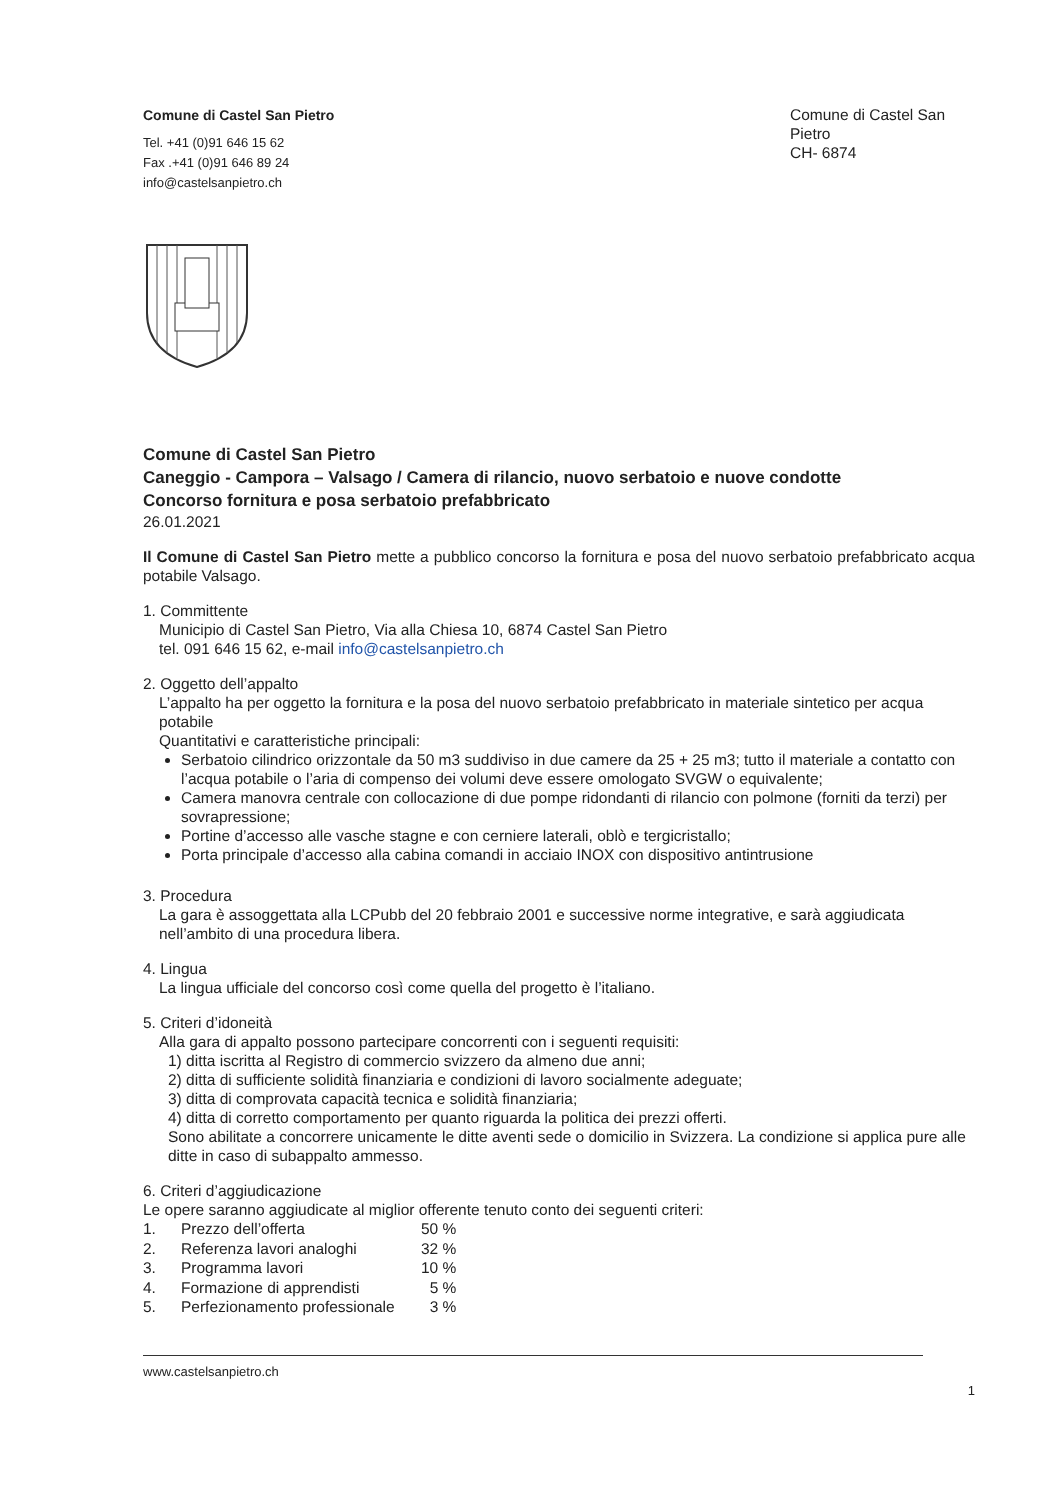Comune di Castel San Pietro
Tel. +41 (0)91 646 15 62
Fax .+41 (0)91 646 89 24
info@castelsanpietro.ch
Comune di Castel San Pietro
CH- 6874
Comune di Castel San Pietro
Caneggio - Campora – Valsago / Camera di rilancio, nuovo serbatoio e nuove condotte
Concorso fornitura e posa serbatoio prefabbricato
26.01.2021
Il Comune di Castel San Pietro mette a pubblico concorso la fornitura e posa del nuovo serbatoio prefabbricato acqua potabile Valsago.
1. Committente
Municipio di Castel San Pietro, Via alla Chiesa 10, 6874 Castel San Pietro
tel. 091 646 15 62, e-mail info@castelsanpietro.ch
2. Oggetto dell’appalto
L’appalto ha per oggetto la fornitura e la posa del nuovo serbatoio prefabbricato in materiale sintetico per acqua potabile
Quantitativi e caratteristiche principali:
Serbatoio cilindrico orizzontale da 50 m3 suddiviso in due camere da 25 + 25 m3; tutto il materiale a contatto con l’acqua potabile o l’aria di compenso dei volumi deve essere omologato SVGW o equivalente;
Camera manovra centrale con collocazione di due pompe ridondanti di rilancio con polmone (forniti da terzi) per sovrapressione;
Portine d’accesso alle vasche stagne e con cerniere laterali, oblò e tergicristallo;
Porta principale d’accesso alla cabina comandi in acciaio INOX con dispositivo antintrusione
3. Procedura
La gara è assoggettata alla LCPubb del 20 febbraio 2001 e successive norme integrative, e sarà aggiudicata nell’ambito di una procedura libera.
4. Lingua
La lingua ufficiale del concorso così come quella del progetto è l’italiano.
5. Criteri d’idoneità
Alla gara di appalto possono partecipare concorrenti con i seguenti requisiti:
1) ditta iscritta al Registro di commercio svizzero da almeno due anni;
2) ditta di sufficiente solidità finanziaria e condizioni di lavoro socialmente adeguate;
3) ditta di comprovata capacità tecnica e solidità finanziaria;
4) ditta di corretto comportamento per quanto riguarda la politica dei prezzi offerti.
Sono abilitate a concorrere unicamente le ditte aventi sede o domicilio in Svizzera. La condizione si applica pure alle ditte in caso di subappalto ammesso.
6. Criteri d’aggiudicazione
Le opere saranno aggiudicate al miglior offerente tenuto conto dei seguenti criteri:
| 1. | Prezzo dell’offerta | 50 % |
| 2. | Referenza lavori analoghi | 32 % |
| 3. | Programma lavori | 10 % |
| 4. | Formazione di apprendisti | 5 % |
| 5. | Perfezionamento professionale | 3 % |
www.castelsanpietro.ch
1